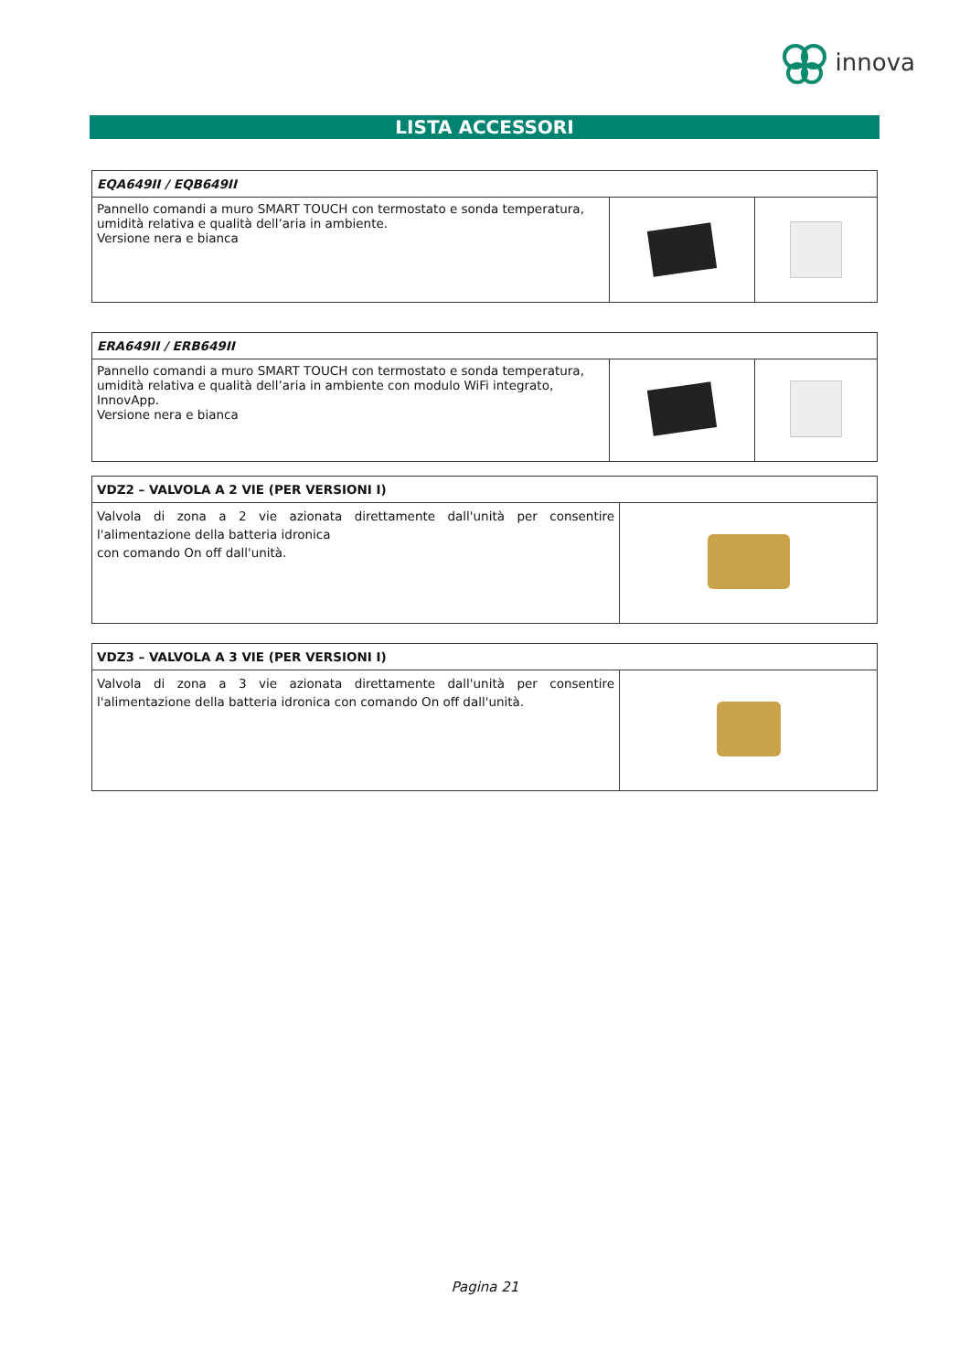innova
LISTA ACCESSORI
| EQA649II / EQB649II | | |
| Pannello comandi a muro SMART TOUCH con termostato e sonda temperatura, umidità relativa e qualità dell’aria in ambiente. Versione nera e bianca | | |
| ERA649II / ERB649II | | |
| Pannello comandi a muro SMART TOUCH con termostato e sonda temperatura, umidità relativa e qualità dell’aria in ambiente con modulo WiFi integrato, InnovApp. Versione nera e bianca | | |
| VDZ2 – VALVOLA A 2 VIE (PER VERSIONI I) | |
| Valvola di zona a 2 vie azionata direttamente dall'unità per consentire l'alimentazione della batteria idronica con comando On off dall'unità. | |
| VDZ3 – VALVOLA A 3 VIE (PER VERSIONI I) | |
| Valvola di zona a 3 vie azionata direttamente dall'unità per consentire l'alimentazione della batteria idronica con comando On off dall'unità. | |
Pagina 21